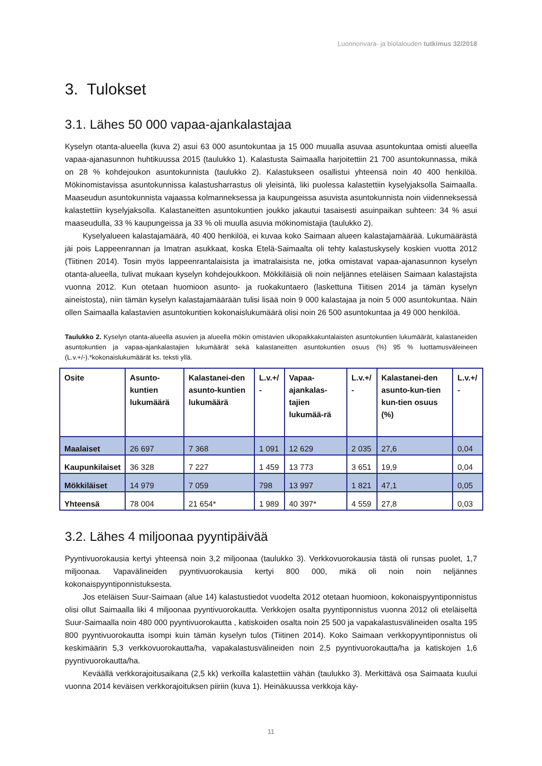Luonnonvara- ja biotalouden tutkimus 32/2018
3. Tulokset
3.1. Lähes 50 000 vapaa-ajankalastajaa
Kyselyn otanta-alueella (kuva 2) asui 63 000 asuntokuntaa ja 15 000 muualla asuvaa asuntokuntaa omisti alueella vapaa-ajanasunnon huhtikuussa 2015 (taulukko 1). Kalastusta Saimaalla harjoitettiin 21 700 asuntokunnassa, mikä on 28 % kohdejoukon asuntokunnista (taulukko 2). Kalastukseen osallistui yhteensä noin 40 400 henkilöä. Mökinomistavissa asuntokunnissa kalastusharrastus oli yleisintä, liki puolessa kalastettiin kyselyjaksolla Saimaalla. Maaseudun asuntokunnista vajaassa kolmanneksessa ja kaupungeissa asuvista asuntokunnista noin viidenneksessä kalastettiin kyselyjaksolla. Kalastaneitten asuntokuntien joukko jakautui tasaisesti asuinpaikan suhteen: 34 % asui maaseudulla, 33 % kaupungeissa ja 33 % oli muulla asuvia mökinomistajia (taulukko 2).
Kyselyalueen kalastajamäärä, 40 400 henkilöä, ei kuvaa koko Saimaan alueen kalastajamäärää. Lukumäärästä jäi pois Lappeenrannan ja Imatran asukkaat, koska Etelä-Saimaalta oli tehty kalastuskysely koskien vuotta 2012 (Tiitinen 2014). Tosin myös lappeenrantalaisista ja imatralaisista ne, jotka omistavat vapaa-ajanasunnon kyselyn otanta-alueella, tulivat mukaan kyselyn kohdejoukkoon. Mökkiläisiä oli noin neljännes eteläisen Saimaan kalastajista vuonna 2012. Kun otetaan huomioon asunto- ja ruokakuntaero (laskettuna Tiitisen 2014 ja tämän kyselyn aineistosta), niin tämän kyselyn kalastajamäärään tulisi lisää noin 9 000 kalastajaa ja noin 5 000 asuntokuntaa. Näin ollen Saimaalla kalastavien asuntokuntien kokonaislukumäärä olisi noin 26 500 asuntokuntaa ja 49 000 henkilöä.
Taulukko 2. Kyselyn otanta-alueella asuvien ja alueella mökin omistavien ulkopaikkakuntalaisten asuntokuntien lukumäärät, kalastaneiden asuntokuntien ja vapaa-ajankalastajien lukumäärät sekä kalastaneitten asuntokuntien osuus (%) 95 % luottamusväleineen (L.v.+/-).*kokonaislukumäärät ks. teksti yllä.
| Osite | Asunto-kuntien lukumäärä | Kalastanei-den asunto-kuntien lukumäärä | L.v.+/ - | Vapaa-ajankalas-tajien lukumää-rä | L.v.+/ - | Kalastanei-den asunto-kun-tien kun-tien osuus (%) | L.v.+/ - |
| --- | --- | --- | --- | --- | --- | --- | --- |
| Maalaiset | 26 697 | 7 368 | 1 091 | 12 629 | 2 035 | 27,6 | 0,04 |
| Kaupunkilaiset | 36 328 | 7 227 | 1 459 | 13 773 | 3 651 | 19,9 | 0,04 |
| Mökkiläiset | 14 979 | 7 059 | 798 | 13 997 | 1 821 | 47,1 | 0,05 |
| Yhteensä | 78 004 | 21 654* | 1 989 | 40 397* | 4 559 | 27,8 | 0,03 |
3.2. Lähes 4 miljoonaa pyyntipäivää
Pyyntivuorokausia kertyi yhteensä noin 3,2 miljoonaa (taulukko 3). Verkkovuorokausia tästä oli runsas puolet, 1,7 miljoonaa. Vapavälineiden pyyntivuorokausia kertyi 800 000, mikä oli noin noin neljännes kokonaispyyntiponnistuksesta.
Jos eteläisen Suur-Saimaan (alue 14) kalastustiedot vuodelta 2012 otetaan huomioon, kokonaispyyntiponnistus olisi ollut Saimaalla liki 4 miljoonaa pyyntivuorokautta. Verkkojen osalta pyyntiponnistus vuonna 2012 oli eteläiseltä Suur-Saimaalla noin 480 000 pyyntivuorokautta , katiskoiden osalta noin 25 500 ja vapakalastusvälineiden osalta 195 800 pyyntivuorokautta isompi kuin tämän kyselyn tulos (Tiitinen 2014). Koko Saimaan verkkopyyntiponnistus oli keskimäärin 5,3 verkkovuorokautta/ha, vapakalastusvälineiden noin 2,5 pyyntivuorokautta/ha ja katiskojen 1,6 pyyntivuorokautta/ha.
Keväällä verkkorajoitusaikana (2,5 kk) verkoilla kalastettiin vähän (taulukko 3). Merkittävä osa Saimaata kuului vuonna 2014 keväisen verkkorajoituksen piiriin (kuva 1). Heinäkuussa verkkoja käy-
11